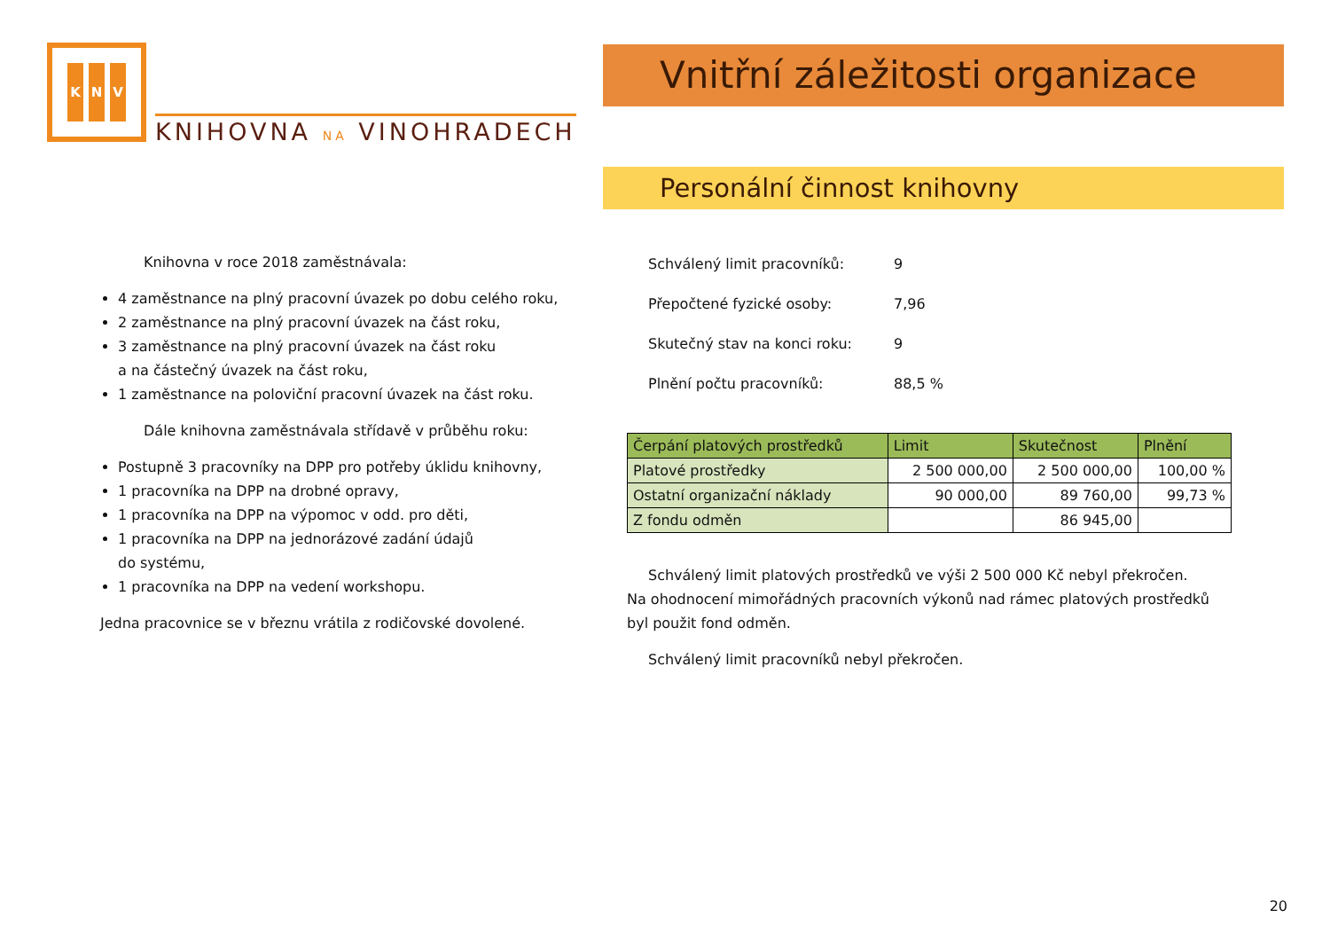K N V
KNIHOVNA NA VINOHRADECH
Knihovna v roce 2018 zaměstnávala:
4 zaměstnance na plný pracovní úvazek po dobu celého roku,
2 zaměstnance na plný pracovní úvazek na část roku,
3 zaměstnance na plný pracovní úvazek na část roku
a na částečný úvazek na část roku,
1 zaměstnance na poloviční pracovní úvazek na část roku.
Dále knihovna zaměstnávala střídavě v průběhu roku:
Postupně 3 pracovníky na DPP pro potřeby úklidu knihovny,
1 pracovníka na DPP na drobné opravy,
1 pracovníka na DPP na výpomoc v odd. pro děti,
1 pracovníka na DPP na jednorázové zadání údajů
do systému,
1 pracovníka na DPP na vedení workshopu.
Jedna pracovnice se v březnu vrátila z rodičovské dovolené.
Vnitřní záležitosti organizace
Personální činnost knihovny
Schválený limit pracovníků: 9
Přepočtené fyzické osoby: 7,96
Skutečný stav na konci roku: 9
Plnění počtu pracovníků: 88,5 %
| Čerpání platových prostředků | Limit | Skutečnost | Plnění |
| --- | --- | --- | --- |
| Platové prostředky | 2 500 000,00 | 2 500 000,00 | 100,00 % |
| Ostatní organizační náklady | 90 000,00 | 89 760,00 | 99,73 % |
| Z fondu odměn | | 86 945,00 | |
Schválený limit platových prostředků ve výši 2 500 000 Kč nebyl překročen.
Na ohodnocení mimořádných pracovních výkonů nad rámec platových prostředků
byl použit fond odměn.
Schválený limit pracovníků nebyl překročen.
20